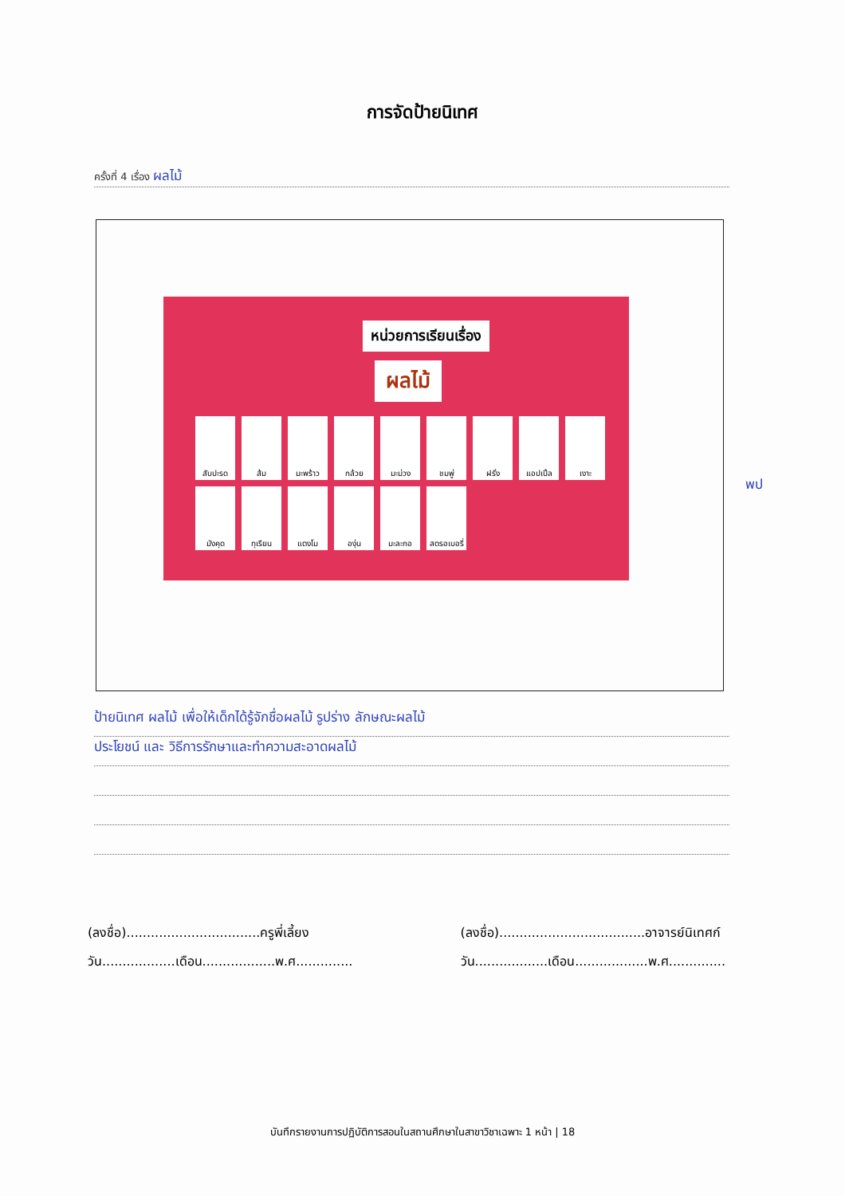การจัดป้ายนิเทศ
ครั้งที่ 4 เรื่อง ผลไม้
หน่วยการเรียนเรื่อง
ผลไม้
สับปะรด ส้ม มะพร้าว กล้วย มะม่วง ชมพู่ ฝรั่ง แอปเปิ้ล เงาะ มังคุด ทุเรียน แตงโม องุ่น มะละกอ สตรอเบอรี่
พป
ป้ายนิเทศ ผลไม้ เพื่อให้เด็กได้รู้จักชื่อผลไม้ รูปร่าง ลักษณะผลไม้
ประโยชน์ และ วิธีการรักษาและทำความสะอาดผลไม้
(ลงชื่อ).................................ครูพี่เลี้ยง
วัน..................เดือน..................พ.ศ..............
(ลงชื่อ)....................................อาจารย์นิเทศก์
วัน..................เดือน..................พ.ศ..............
บันทึกรายงานการปฏิบัติการสอนในสถานศึกษาในสาขาวิชาเฉพาะ 1 หน้า | 18